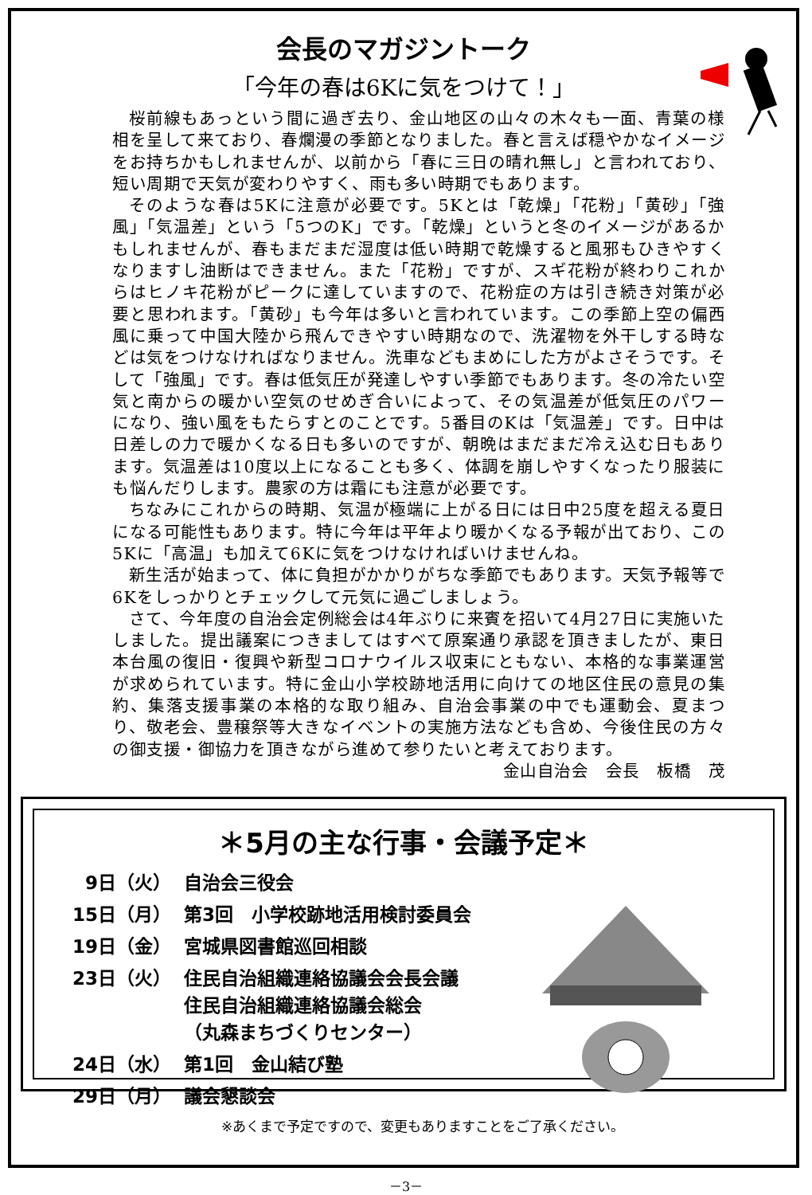会長のマガジントーク
「今年の春は6Kに気をつけて！」
桜前線もあっという間に過ぎ去り、金山地区の山々の木々も一面、青葉の様相を呈して来ており、春爛漫の季節となりました。春と言えば穏やかなイメージをお持ちかもしれませんが、以前から「春に三日の晴れ無し」と言われており、短い周期で天気が変わりやすく、雨も多い時期でもあります。
そのような春は5Kに注意が必要です。5Kとは「乾燥」「花粉」「黄砂」「強風」「気温差」という「5つのK」です。「乾燥」というと冬のイメージがあるかもしれませんが、春もまだまだ湿度は低い時期で乾燥すると風邪もひきやすくなりますし油断はできません。また「花粉」ですが、スギ花粉が終わりこれからはヒノキ花粉がピークに達していますので、花粉症の方は引き続き対策が必要と思われます。「黄砂」も今年は多いと言われています。この季節上空の偏西風に乗って中国大陸から飛んできやすい時期なので、洗濯物を外干しする時などは気をつけなければなりません。洗車などもまめにした方がよさそうです。そして「強風」です。春は低気圧が発達しやすい季節でもあります。冬の冷たい空気と南からの暖かい空気のせめぎ合いによって、その気温差が低気圧のパワーになり、強い風をもたらすとのことです。5番目のKは「気温差」です。日中は日差しの力で暖かくなる日も多いのですが、朝晩はまだまだ冷え込む日もあります。気温差は10度以上になることも多く、体調を崩しやすくなったり服装にも悩んだりします。農家の方は霜にも注意が必要です。
ちなみにこれからの時期、気温が極端に上がる日には日中25度を超える夏日になる可能性もあります。特に今年は平年より暖かくなる予報が出ており、この5Kに「高温」も加えて6Kに気をつけなければいけませんね。
新生活が始まって、体に負担がかかりがちな季節でもあります。天気予報等で6Kをしっかりとチェックして元気に過ごしましょう。
さて、今年度の自治会定例総会は4年ぶりに来賓を招いて4月27日に実施いたしました。提出議案につきましてはすべて原案通り承認を頂きましたが、東日本台風の復旧・復興や新型コロナウイルス収束にともない、本格的な事業運営が求められています。特に金山小学校跡地活用に向けての地区住民の意見の集約、集落支援事業の本格的な取り組み、自治会事業の中でも運動会、夏まつり、敬老会、豊穣祭等大きなイベントの実施方法なども含め、今後住民の方々の御支援・御協力を頂きながら進めて参りたいと考えております。
金山自治会　会長　板橋　茂
＊5月の主な行事・会議予定＊
| 9日（火） | 自治会三役会 |
| 15日（月） | 第3回 小学校跡地活用検討委員会 |
| 19日（金） | 宮城県図書館巡回相談 |
| 23日（火） | 住民自治組織連絡協議会会長会議 住民自治組織連絡協議会総会 （丸森まちづくりセンター） |
| 24日（水） | 第1回 金山結び塾 |
| 29日（月） | 議会懇談会 |
※あくまで予定ですので、変更もありますことをご了承ください。
－3－